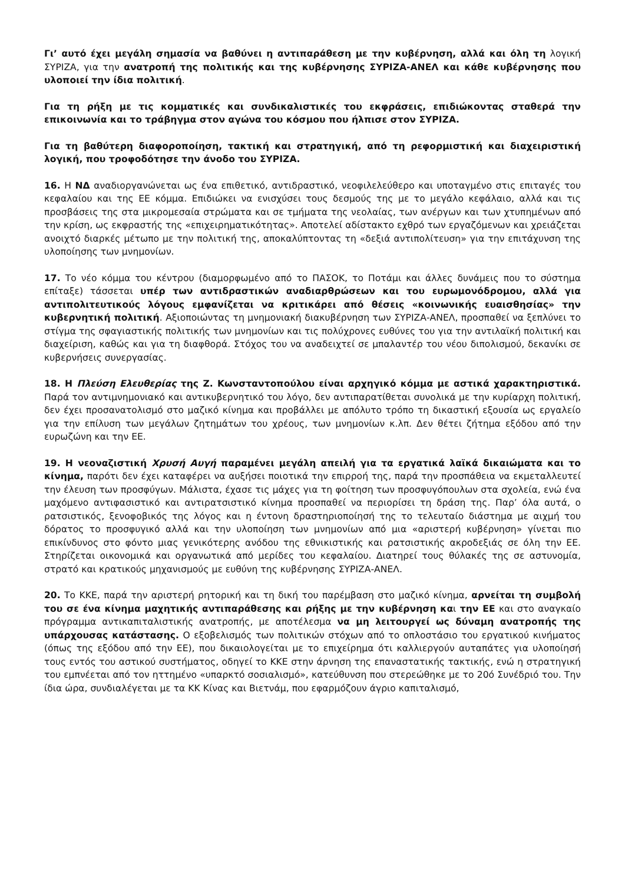Γι’ αυτό έχει μεγάλη σημασία να βαθύνει η αντιπαράθεση με την κυβέρνηση, αλλά και όλη τη λογική ΣΥΡΙΖΑ, για την ανατροπή της πολιτικής και της κυβέρνησης ΣΥΡΙΖΑ-ΑΝΕΛ και κάθε κυβέρνησης που υλοποιεί την ίδια πολιτική.
Για τη ρήξη με τις κομματικές και συνδικαλιστικές του εκφράσεις, επιδιώκοντας σταθερά την επικοινωνία και το τράβηγμα στον αγώνα του κόσμου που ήλπισε στον ΣΥΡΙΖΑ.
Για τη βαθύτερη διαφοροποίηση, τακτική και στρατηγική, από τη ρεφορμιστική και διαχειριστική λογική, που τροφοδότησε την άνοδο του ΣΥΡΙΖΑ.
16. Η ΝΔ αναδιοργανώνεται ως ένα επιθετικό, αντιδραστικό, νεοφιλελεύθερο και υποταγμένο στις επιταγές του κεφαλαίου και της ΕΕ κόμμα. Επιδιώκει να ενισχύσει τους δεσμούς της με το μεγάλο κεφάλαιο, αλλά και τις προσβάσεις της στα μικρομεσαία στρώματα και σε τμήματα της νεολαίας, των ανέργων και των χτυπημένων από την κρίση, ως εκφραστής της «επιχειρηματικότητας». Αποτελεί αδίστακτο εχθρό των εργαζόμενων και χρειάζεται ανοιχτό διαρκές μέτωπο με την πολιτική της, αποκαλύπτοντας τη «δεξιά αντιπολίτευση» για την επιτάχυνση της υλοποίησης των μνημονίων.
17. Το νέο κόμμα του κέντρου (διαμορφωμένο από το ΠΑΣΟΚ, το Ποτάμι και άλλες δυνάμεις που το σύστημα επίταξε) τάσσεται υπέρ των αντιδραστικών αναδιαρθρώσεων και του ευρωμονόδρομου, αλλά για αντιπολιτευτικούς λόγους εμφανίζεται να κριτικάρει από θέσεις «κοινωνικής ευαισθησίας» την κυβερνητική πολιτική. Αξιοποιώντας τη μνημονιακή διακυβέρνηση των ΣΥΡΙΖΑ-ΑΝΕΛ, προσπαθεί να ξεπλύνει το στίγμα της σφαγιαστικής πολιτικής των μνημονίων και τις πολύχρονες ευθύνες του για την αντιλαϊκή πολιτική και διαχείριση, καθώς και για τη διαφθορά. Στόχος του να αναδειχτεί σε μπαλαντέρ του νέου διπολισμού, δεκανίκι σε κυβερνήσεις συνεργασίας.
18. Η Πλεύση Ελευθερίας της Ζ. Κωνσταντοπούλου είναι αρχηγικό κόμμα με αστικά χαρακτηριστικά. Παρά τον αντιμνημονιακό και αντικυβερνητικό του λόγο, δεν αντιπαρατίθεται συνολικά με την κυρίαρχη πολιτική, δεν έχει προσανατολισμό στο μαζικό κίνημα και προβάλλει με απόλυτο τρόπο τη δικαστική εξουσία ως εργαλείο για την επίλυση των μεγάλων ζητημάτων του χρέους, των μνημονίων κ.λπ. Δεν θέτει ζήτημα εξόδου από την ευρωζώνη και την ΕΕ.
19. Η νεοναζιστική Χρυσή Αυγή παραμένει μεγάλη απειλή για τα εργατικά λαϊκά δικαιώματα και το κίνημα, παρότι δεν έχει καταφέρει να αυξήσει ποιοτικά την επιρροή της, παρά την προσπάθεια να εκμεταλλευτεί την έλευση των προσφύγων. Μάλιστα, έχασε τις μάχες για τη φοίτηση των προσφυγόπουλων στα σχολεία, ενώ ένα μαχόμενο αντιφασιστικό και αντιρατσιστικό κίνημα προσπαθεί να περιορίσει τη δράση της. Παρ’ όλα αυτά, ο ρατσιστικός, ξενοφοβικός της λόγος και η έντονη δραστηριοποίησή της το τελευταίο διάστημα με αιχμή του δόρατος το προσφυγικό αλλά και την υλοποίηση των μνημονίων από μια «αριστερή κυβέρνηση» γίνεται πιο επικίνδυνος στο φόντο μιας γενικότερης ανόδου της εθνικιστικής και ρατσιστικής ακροδεξιάς σε όλη την ΕΕ. Στηρίζεται οικονομικά και οργανωτικά από μερίδες του κεφαλαίου. Διατηρεί τους θύλακές της σε αστυνομία, στρατό και κρατικούς μηχανισμούς με ευθύνη της κυβέρνησης ΣΥΡΙΖΑ-ΑΝΕΛ.
20. Το ΚΚΕ, παρά την αριστερή ρητορική και τη δική του παρέμβαση στο μαζικό κίνημα, αρνείται τη συμβολή του σε ένα κίνημα μαχητικής αντιπαράθεσης και ρήξης με την κυβέρνηση και την ΕΕ και στο αναγκαίο πρόγραμμα αντικαπιταλιστικής ανατροπής, με αποτέλεσμα να μη λειτουργεί ως δύναμη ανατροπής της υπάρχουσας κατάστασης. Ο εξοβελισμός των πολιτικών στόχων από το οπλοστάσιο του εργατικού κινήματος (όπως της εξόδου από την ΕΕ), που δικαιολογείται με το επιχείρημα ότι καλλιεργούν αυταπάτες για υλοποίησή τους εντός του αστικού συστήματος, οδηγεί το ΚΚΕ στην άρνηση της επαναστατικής τακτικής, ενώ η στρατηγική του εμπνέεται από τον ηττημένο «υπαρκτό σοσιαλισμό», κατεύθυνση που στερεώθηκε με το 20ό Συνέδριό του. Την ίδια ώρα, συνδιαλέγεται με τα ΚΚ Κίνας και Βιετνάμ, που εφαρμόζουν άγριο καπιταλισμό,